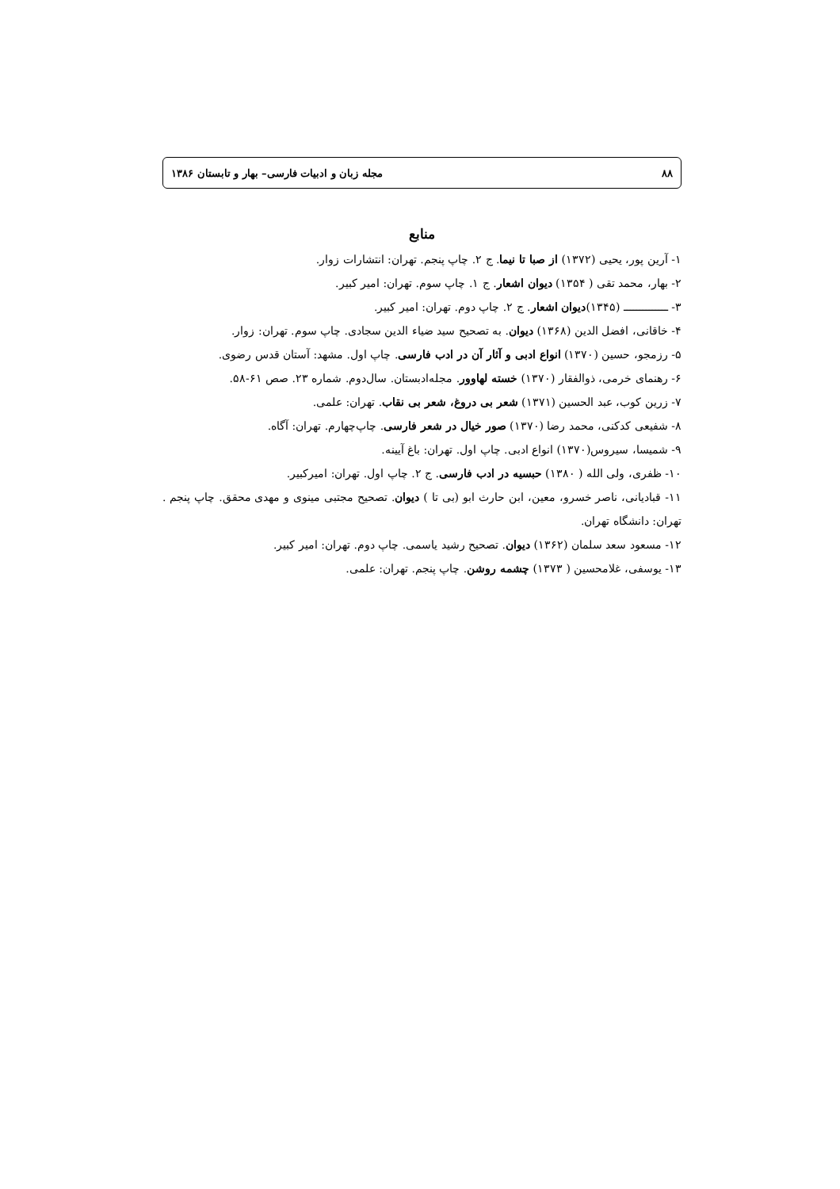۸۸ مجله زبان و ادبیات فارسی– بهار و تابستان ۱۳۸۶
منابع
۱- آرین پور، یحیی (۱۳۷۲) از صبا تا نیما. ج ۲. چاپ پنجم. تهران: انتشارات زوار.
۲- بهار، محمد تقی ( ۱۳۵۴) دیوان اشعار. ج ۱. چاپ سوم. تهران: امیر کبیر.
۳- ــــــــــــــ (۱۳۴۵)دیوان اشعار. ج ۲. چاپ دوم. تهران: امیر کبیر.
۴- خاقانی، افضل الدین (۱۳۶۸) دیوان. به تصحیح سید ضیاء الدین سجادی. چاپ سوم. تهران: زوار.
۵- رزمجو، حسین (۱۳۷۰) انواع ادبی و آثار آن در ادب فارسی. چاپ اول. مشهد: آستان قدس رضوی.
۶- رهنمای خرمی، ذوالفقار (۱۳۷۰) خسته لهاوور. مجله‌ادبستان. سال‌دوم. شماره ۲۳. صص ۶۱-۵۸.
۷- زرین کوب، عبد الحسین (۱۳۷۱) شعر بی دروغ، شعر بی نقاب. تهران: علمی.
۸- شفیعی کدکنی، محمد رضا (۱۳۷۰) صور خیال در شعر فارسی. چاپ‌چهارم. تهران: آگاه.
۹- شمیسا، سیروس(۱۳۷۰) انواع ادبی. چاپ اول. تهران: باغ آیینه.
۱۰- ظفری، ولی الله ( ۱۳۸۰) حبسیه در ادب فارسی. ج ۲. چاپ اول. تهران: امیرکبیر.
۱۱- قبادیانی، ناصر خسرو، معین، ابن حارث ابو (بی تا ) دیوان. تصحیح مجتبی مینوی و مهدی محقق. چاپ پنجم . تهران: دانشگاه تهران.
۱۲- مسعود سعد سلمان (۱۳۶۲) دیوان. تصحیح رشید یاسمی. چاپ دوم. تهران: امیر کبیر.
۱۳- یوسفی، غلامحسین ( ۱۳۷۳) چشمه روشن. چاپ پنجم. تهران: علمی.